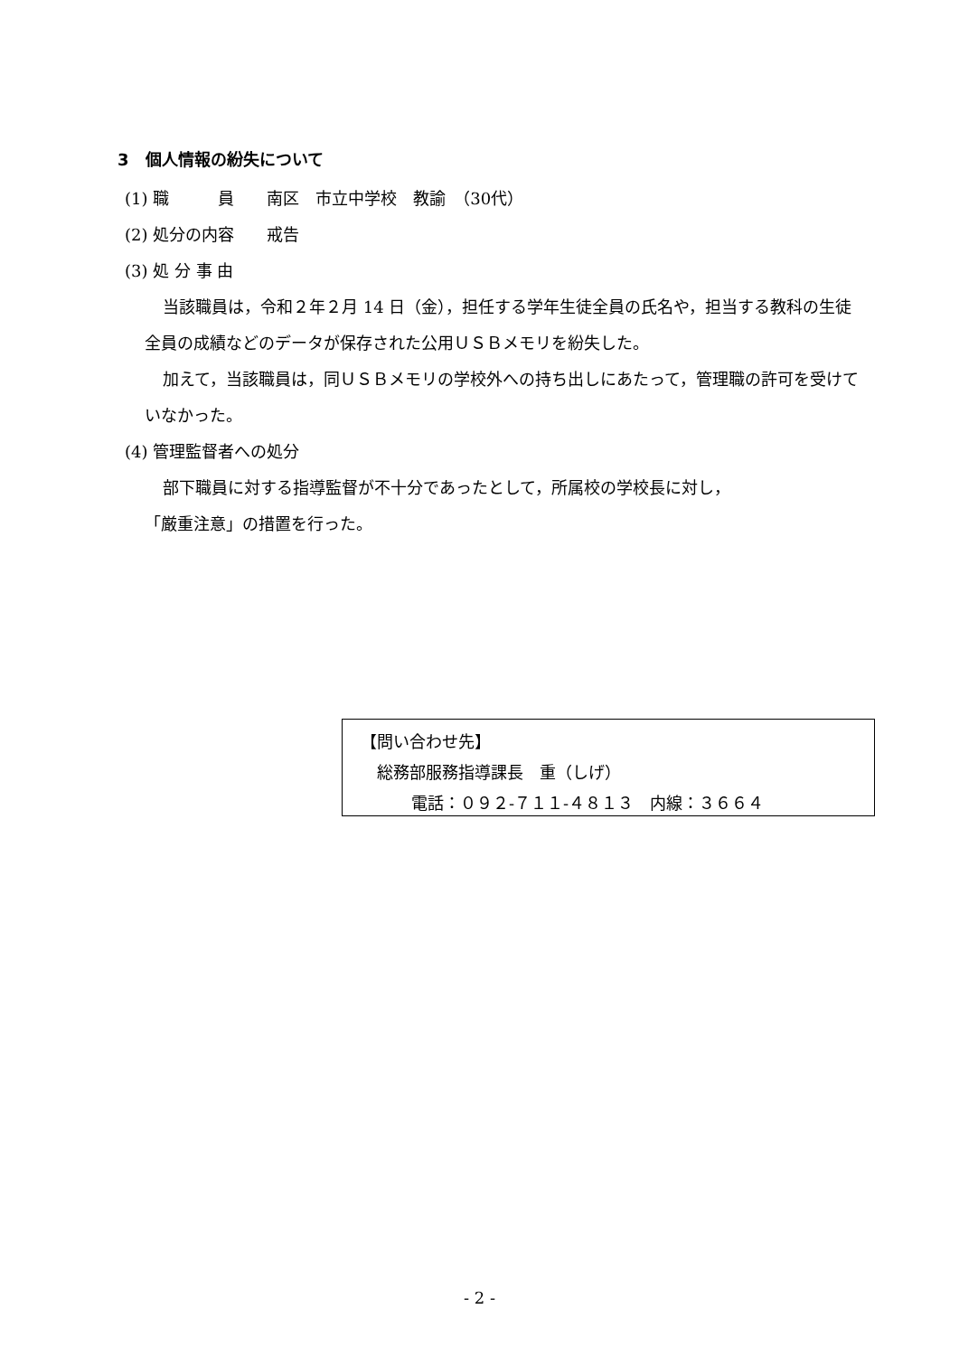3　個人情報の紛失について
(1) 職　　　員　　南区　市立中学校　教諭　（30代）
(2) 処分の内容　　戒告
(3) 処 分 事 由
当該職員は，令和２年２月 14 日（金），担任する学年生徒全員の氏名や，担当する教科の生徒全員の成績などのデータが保存された公用ＵＳＢメモリを紛失した。
加えて，当該職員は，同ＵＳＢメモリの学校外への持ち出しにあたって，管理職の許可を受けていなかった。
(4) 管理監督者への処分
部下職員に対する指導監督が不十分であったとして，所属校の学校長に対し，
「厳重注意」の措置を行った。
【問い合わせ先】
総務部服務指導課長　重（しげ）
電話：０９２-７１１-４８１３　内線：３６６４
- 2 -